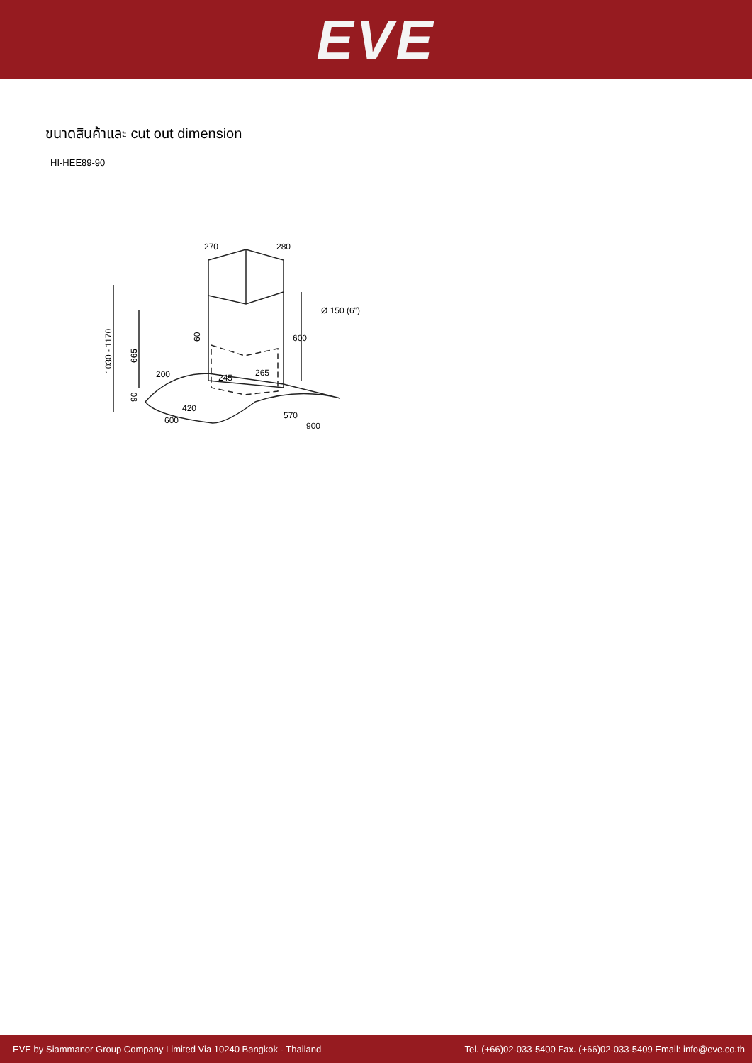EVE
ขนาดสินค้าและ cut out dimension
HI-HEE89-90
270
280
Ø 150 (6")
600
200
245
265
420
600
570
900
1030 - 1170
665
90
60
EVE by Siammanor Group Company Limited Via 10240 Bangkok - Thailand Tel. (+66)02-033-5400 Fax. (+66)02-033-5409 Email: info@eve.co.th